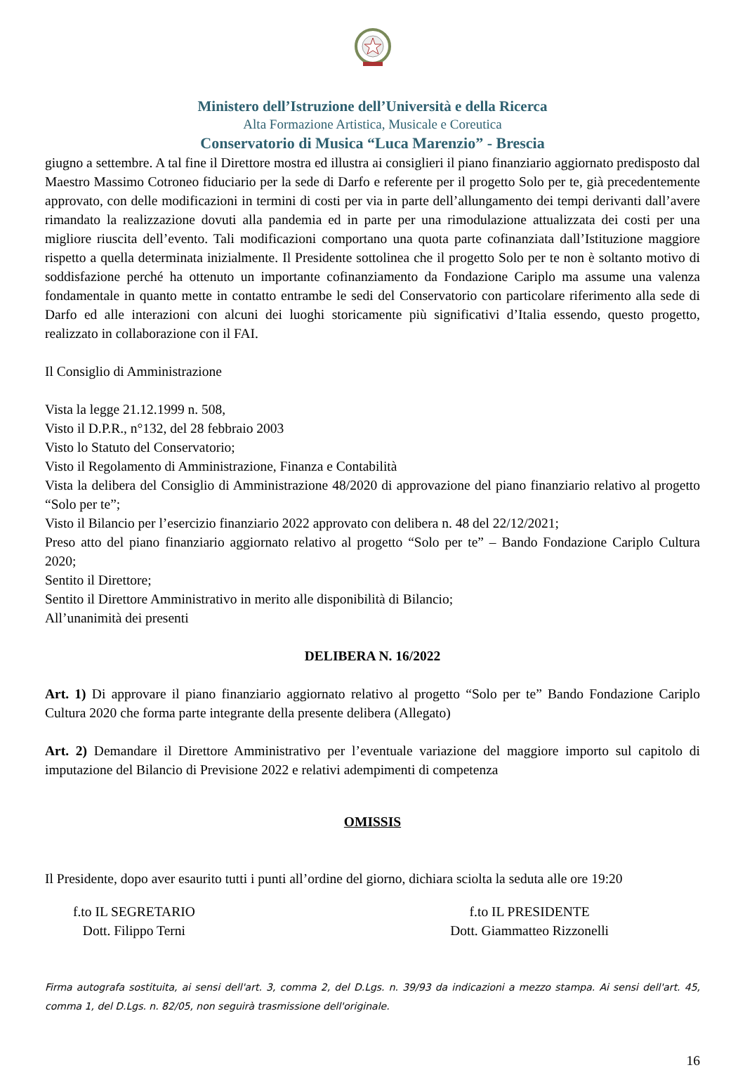Ministero dell’Istruzione dell’Università e della Ricerca
Alta Formazione Artistica, Musicale e Coreutica
Conservatorio di Musica “Luca Marenzio” - Brescia
giugno a settembre. A tal fine il Direttore mostra ed illustra ai consiglieri il piano finanziario aggiornato predisposto dal Maestro Massimo Cotroneo fiduciario per la sede di Darfo e referente per il progetto Solo per te, già precedentemente approvato, con delle modificazioni in termini di costi per via in parte dell’allungamento dei tempi derivanti dall’avere rimandato la realizzazione dovuti alla pandemia ed in parte per una rimodulazione attualizzata dei costi per una migliore riuscita dell’evento. Tali modificazioni comportano una quota parte cofinanziata dall’Istituzione maggiore rispetto a quella determinata inizialmente. Il Presidente sottolinea che il progetto Solo per te non è soltanto motivo di soddisfazione perché ha ottenuto un importante cofinanziamento da Fondazione Cariplo ma assume una valenza fondamentale in quanto mette in contatto entrambe le sedi del Conservatorio con particolare riferimento alla sede di Darfo ed alle interazioni con alcuni dei luoghi storicamente più significativi d’Italia essendo, questo progetto, realizzato in collaborazione con il FAI.
Il Consiglio di Amministrazione
Vista la legge 21.12.1999 n. 508,
Visto il D.P.R., n°132, del 28 febbraio 2003
Visto lo Statuto del Conservatorio;
Visto il Regolamento di Amministrazione, Finanza e Contabilità
Vista la delibera del Consiglio di Amministrazione 48/2020 di approvazione del piano finanziario relativo al progetto “Solo per te”;
Visto il Bilancio per l’esercizio finanziario 2022 approvato con delibera n. 48 del 22/12/2021;
Preso atto del piano finanziario aggiornato relativo al progetto “Solo per te” – Bando Fondazione Cariplo Cultura 2020;
Sentito il Direttore;
Sentito il Direttore Amministrativo in merito alle disponibilità di Bilancio;
All’unanimità dei presenti
DELIBERA N. 16/2022
Art. 1) Di approvare il piano finanziario aggiornato relativo al progetto “Solo per te” Bando Fondazione Cariplo Cultura 2020 che forma parte integrante della presente delibera (Allegato)
Art. 2) Demandare il Direttore Amministrativo per l’eventuale variazione del maggiore importo sul capitolo di imputazione del Bilancio di Previsione 2022 e relativi adempimenti di competenza
OMISSIS
Il Presidente, dopo aver esaurito tutti i punti all’ordine del giorno, dichiara sciolta la seduta alle ore 19:20
f.to IL SEGRETARIO
Dott. Filippo Terni
f.to IL PRESIDENTE
Dott. Giammatteo Rizzonelli
Firma autografa sostituita, ai sensi dell'art. 3, comma 2, del D.Lgs. n. 39/93 da indicazioni a mezzo stampa. Ai sensi dell'art. 45, comma 1, del D.Lgs. n. 82/05, non seguirà trasmissione dell'originale.
16